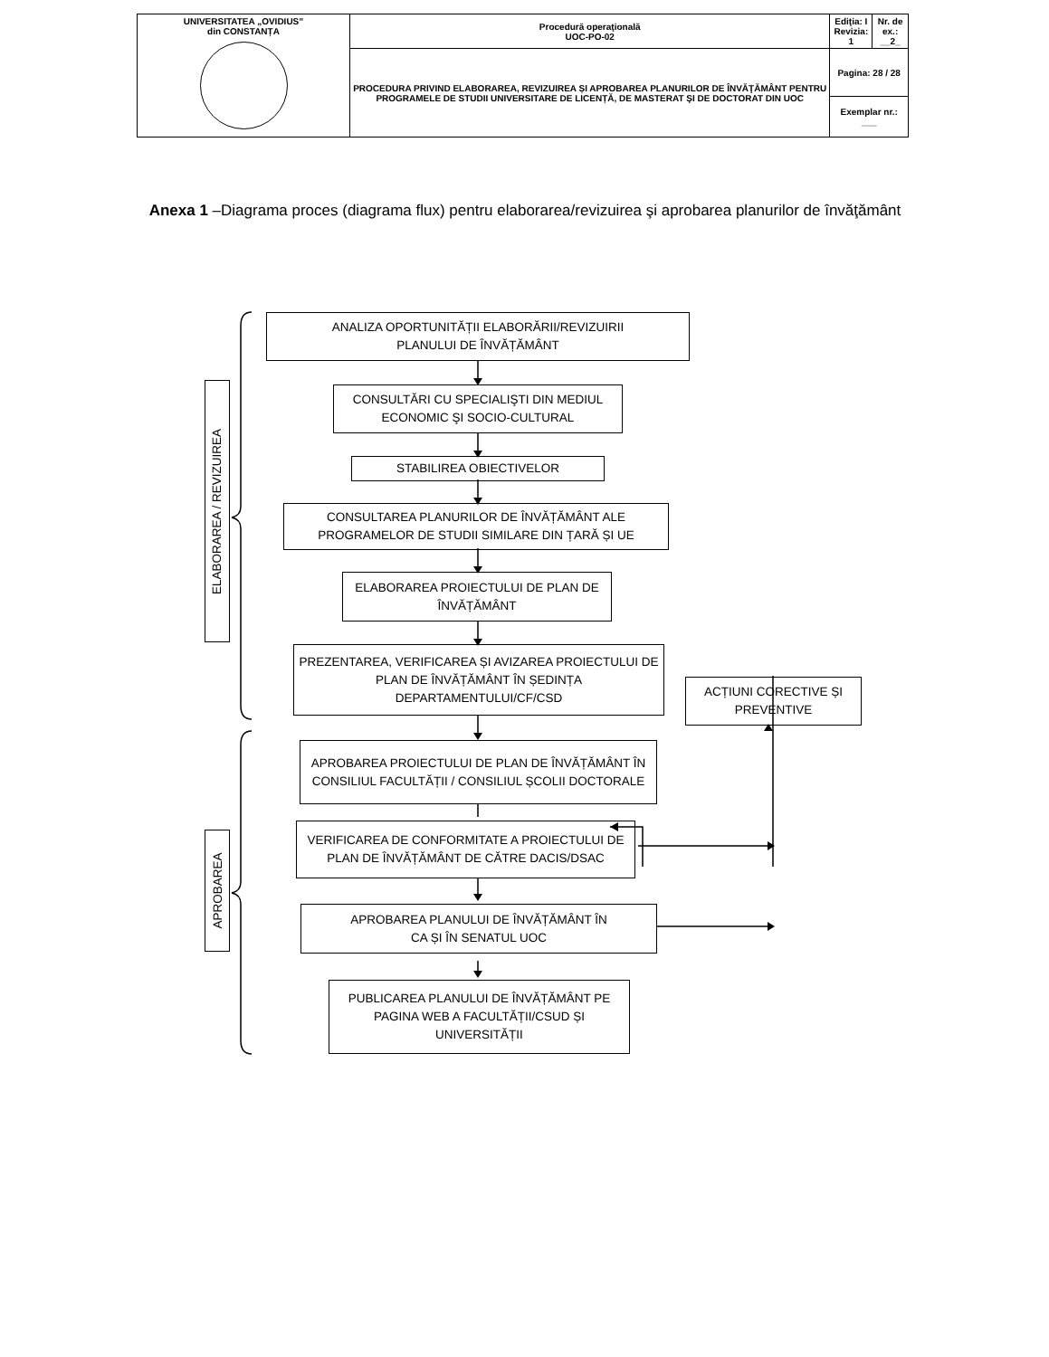| UNIVERSITATEA „OVIDIUS” din CONSTANȚA | Procedură operaţională UOC-PO-02 | Ediţia: I Revizia: 1 | Nr. de ex.: __2_ |
| | PROCEDURA PRIVIND ELABORAREA, REVIZUIREA ȘI APROBAREA PLANURILOR DE ÎNVĂŢĂMÂNT PENTRU PROGRAMELE DE STUDII UNIVERSITARE DE LICENȚĂ, DE MASTERAT ŞI DE DOCTORAT DIN UOC | Pagina: 28 / 28 | |
| | | Exemplar nr.: ___ | |
Anexa 1 –Diagrama proces (diagrama flux) pentru elaborarea/revizuirea şi aprobarea planurilor de învăţământ
ELABORAREA / REVIZUIREA
APROBAREA
ANALIZA OPORTUNITĂȚII ELABORĂRII/REVIZUIRII
PLANULUI DE ÎNVĂȚĂMÂNT
CONSULTĂRI CU SPECIALIŞTI DIN MEDIUL ECONOMIC ŞI SOCIO-CULTURAL
STABILIREA OBIECTIVELOR
CONSULTAREA PLANURILOR DE ÎNVĂȚĂMÂNT ALE PROGRAMELOR DE STUDII SIMILARE DIN ȚARĂ ȘI UE
ELABORAREA PROIECTULUI DE PLAN DE ÎNVĂȚĂMÂNT
PREZENTAREA, VERIFICAREA ȘI AVIZAREA PROIECTULUI DE PLAN DE ÎNVĂȚĂMÂNT ÎN ȘEDINȚA DEPARTAMENTULUI/CF/CSD
ACȚIUNI CORECTIVE ȘI PREVENTIVE
APROBAREA PROIECTULUI DE PLAN DE ÎNVĂȚĂMÂNT ÎN CONSILIUL FACULTĂȚII / CONSILIUL ȘCOLII DOCTORALE
VERIFICAREA DE CONFORMITATE A PROIECTULUI DE PLAN DE ÎNVĂȚĂMÂNT DE CĂTRE DACIS/DSAC
APROBAREA PLANULUI DE ÎNVĂȚĂMÂNT ÎN
CA ȘI ÎN SENATUL UOC
PUBLICAREA PLANULUI DE ÎNVĂȚĂMÂNT PE PAGINA WEB A FACULTĂȚII/CSUD ȘI UNIVERSITĂȚII